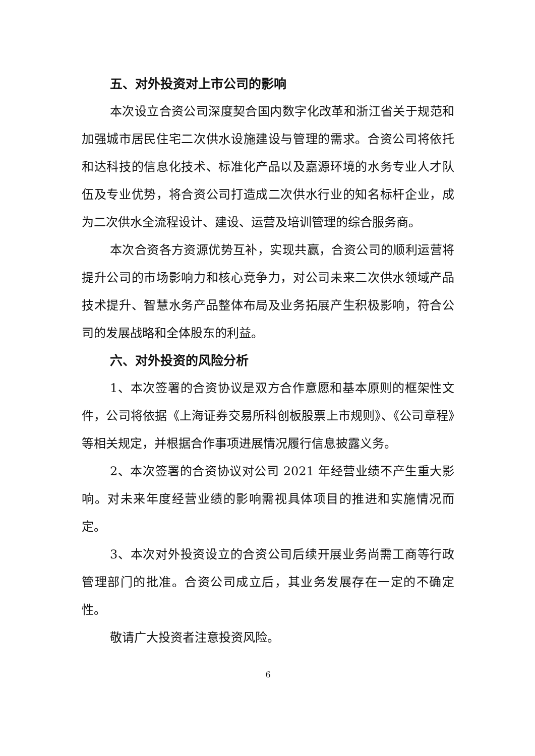五、对外投资对上市公司的影响
本次设立合资公司深度契合国内数字化改革和浙江省关于规范和加强城市居民住宅二次供水设施建设与管理的需求。合资公司将依托和达科技的信息化技术、标准化产品以及嘉源环境的水务专业人才队伍及专业优势，将合资公司打造成二次供水行业的知名标杆企业，成为二次供水全流程设计、建设、运营及培训管理的综合服务商。
本次合资各方资源优势互补，实现共赢，合资公司的顺利运营将提升公司的市场影响力和核心竞争力，对公司未来二次供水领域产品技术提升、智慧水务产品整体布局及业务拓展产生积极影响，符合公司的发展战略和全体股东的利益。
六、对外投资的风险分析
1、本次签署的合资协议是双方合作意愿和基本原则的框架性文件，公司将依据《上海证券交易所科创板股票上市规则》、《公司章程》等相关规定，并根据合作事项进展情况履行信息披露义务。
2、本次签署的合资协议对公司 2021 年经营业绩不产生重大影响。对未来年度经营业绩的影响需视具体项目的推进和实施情况而定。
3、本次对外投资设立的合资公司后续开展业务尚需工商等行政管理部门的批准。合资公司成立后，其业务发展存在一定的不确定性。
敬请广大投资者注意投资风险。
6